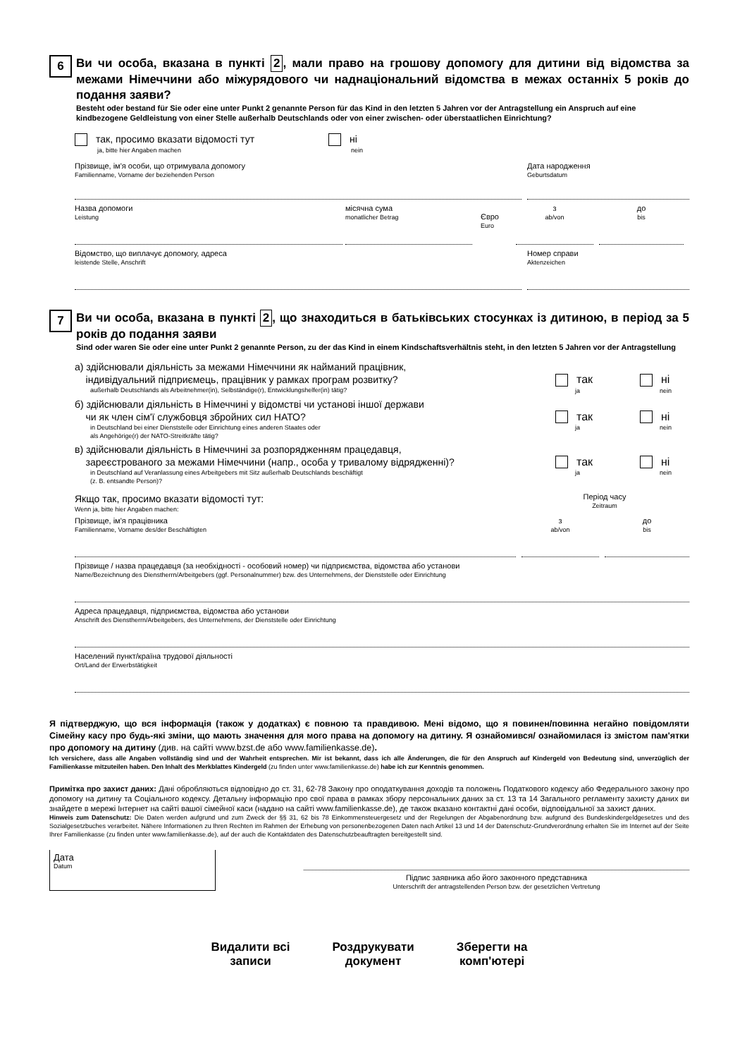6
Ви чи особа, вказана в пункті 2, мали право на грошову допомогу для дитини від відомства за межами Німеччини або міжурядового чи наднаціональний відомства в межах останніх 5 років до подання заяви?
Besteht oder bestand für Sie oder eine unter Punkt 2 genannte Person für das Kind in den letzten 5 Jahren vor der Antragstellung ein Anspruch auf eine kindbezogene Geldleistung von einer Stelle außerhalb Deutschlands oder von einer zwischen- oder überstaatlichen Einrichtung?
так, просимо вказати відомості тут
ja, bitte hier Angaben machen
ні
nein
Прізвище, ім'я особи, що отримувала допомогу
Familienname, Vorname der beziehenden Person
Дата народження
Geburtsdatum
Назва допомоги
Leistung
місячна сума
monatlicher Betrag
Євро
Euro
з
ab/von
до
bis
Відомство, що виплачує допомогу, адреса
leistende Stelle, Anschrift
Номер справи
Aktenzeichen
7
Ви чи особа, вказана в пункті 2, що знаходиться в батьківських стосунках із дитиною, в період за 5 років до подання заяви
Sind oder waren Sie oder eine unter Punkt 2 genannte Person, zu der das Kind in einem Kindschaftsverhältnis steht, in den letzten 5 Jahren vor der Antragstellung
а) здійснювали діяльність за межами Німеччини як найманий працівник,
індивідуальний підприємець, працівник у рамках програм розвитку?
außerhalb Deutschlands als Arbeitnehmer(in), Selbständige(r), Entwicklungshelfer(in) tätig?
так
ja
ні
nein
б) здійснювали діяльність в Німеччині у відомстві чи установі іншої держави
чи як член сім'ї службовця збройних сил НАТО?
in Deutschland bei einer Dienststelle oder Einrichtung eines anderen Staates oder
als Angehörige(r) der NATO-Streitkräfte tätig?
так
ja
ні
nein
в) здійснювали діяльність в Німеччині за розпорядженням працедавця,
зареєстрованого за межами Німеччини (напр., особа у тривалому відрядженні)?
in Deutschland auf Veranlassung eines Arbeitgebers mit Sitz außerhalb Deutschlands beschäftigt
(z. B. entsandte Person)?
так
ja
ні
nein
Якщо так, просимо вказати відомості тут:
Wenn ja, bitte hier Angaben machen:
Період часу
Zeitraum
Прізвище, ім'я працівника
Familienname, Vorname des/der Beschäftigten
з
ab/von
до
bis
Прізвище / назва працедавця (за необхідності - особовий номер) чи підприємства, відомства або установи
Name/Bezeichnung des Dienstherrn/Arbeitgebers (ggf. Personalnummer) bzw. des Unternehmens, der Dienststelle oder Einrichtung
Адреса працедавця, підприємства, відомства або установи
Anschrift des Dienstherrn/Arbeitgebers, des Unternehmens, der Dienststelle oder Einrichtung
Населений пункт/країна трудової діяльності
Ort/Land der Erwerbstätigkeit
Я підтверджую, що вся інформація (також у додатках) є повною та правдивою. Мені відомо, що я повинен/повинна негайно повідомляти Сімейну касу про будь-які зміни, що мають значення для мого права на допомогу на дитину. Я ознайомився/ ознайомилася із змістом пам'ятки про допомогу на дитину (див. на сайті www.bzst.de або www.familienkasse.de).
Ich versichere, dass alle Angaben vollständig sind und der Wahrheit entsprechen. Mir ist bekannt, dass ich alle Änderungen, die für den Anspruch auf Kindergeld von Bedeutung sind, unverzüglich der Familienkasse mitzuteilen haben. Den Inhalt des Merkblattes Kindergeld (zu finden unter www.familienkasse.de) habe ich zur Kenntnis genommen.
Примітка про захист даних: Дані обробляються відповідно до ст. 31, 62-78 Закону про оподаткування доходів та положень Податкового кодексу або Федерального закону про допомогу на дитину та Соціального кодексу. Детальну інформацію про свої права в рамках збору персональних даних за ст. 13 та 14 Загального регламенту захисту даних ви знайдете в мережі Інтернет на сайті вашої сімейної каси (надано на сайті www.familienkasse.de), де також вказано контактні дані особи, відповідальної за захист даних.
Hinweis zum Datenschutz: Die Daten werden aufgrund und zum Zweck der §§ 31, 62 bis 78 Einkommensteuergesetz und der Regelungen der Abgabenordnung bzw. aufgrund des Bundeskindergeldgesetzes und des Sozialgesetzbuches verarbeitet. Nähere Informationen zu Ihren Rechten im Rahmen der Erhebung von personenbezogenen Daten nach Artikel 13 und 14 der Datenschutz-Grundverordnung erhalten Sie im Internet auf der Seite Ihrer Familienkasse (zu finden unter www.familienkasse.de), auf der auch die Kontaktdaten des Datenschutzbeauftragten bereitgestellt sind.
Дата
Datum
Підпис заявника або його законного представника
Unterschrift der antragstellenden Person bzw. der gesetzlichen Vertretung
Видалити всі
записи
Роздрукувати
документ
Зберегти на
комп'ютері